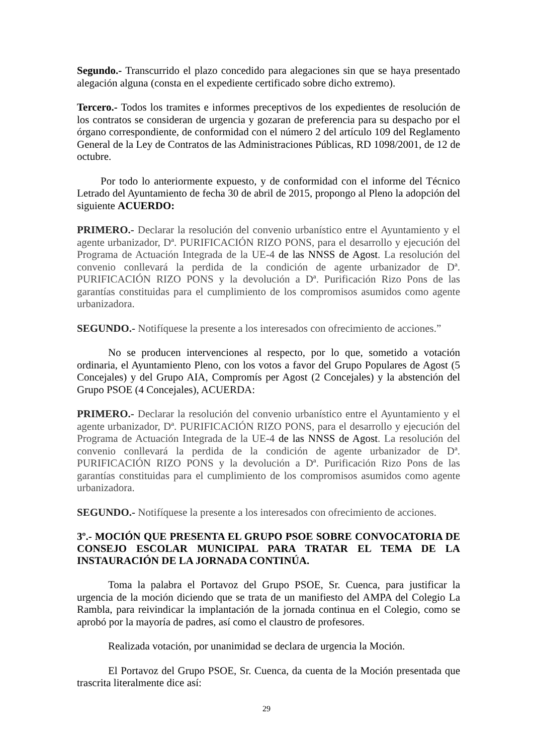Segundo.- Transcurrido el plazo concedido para alegaciones sin que se haya presentado alegación alguna (consta en el expediente certificado sobre dicho extremo).
Tercero.- Todos los tramites e informes preceptivos de los expedientes de resolución de los contratos se consideran de urgencia y gozaran de preferencia para su despacho por el órgano correspondiente, de conformidad con el número 2 del artículo 109 del Reglamento General de la Ley de Contratos de las Administraciones Públicas, RD 1098/2001, de 12 de octubre.
Por todo lo anteriormente expuesto, y de conformidad con el informe del Técnico Letrado del Ayuntamiento de fecha 30 de abril de 2015, propongo al Pleno la adopción del siguiente ACUERDO:
PRIMERO.- Declarar la resolución del convenio urbanístico entre el Ayuntamiento y el agente urbanizador, Dª. PURIFICACIÓN RIZO PONS, para el desarrollo y ejecución del Programa de Actuación Integrada de la UE-4 de las NNSS de Agost. La resolución del convenio conllevará la perdida de la condición de agente urbanizador de Dª. PURIFICACIÓN RIZO PONS y la devolución a Dª. Purificación Rizo Pons de las garantías constituidas para el cumplimiento de los compromisos asumidos como agente urbanizadora.
SEGUNDO.- Notifíquese la presente a los interesados con ofrecimiento de acciones.”
No se producen intervenciones al respecto, por lo que, sometido a votación ordinaria, el Ayuntamiento Pleno, con los votos a favor del Grupo Populares de Agost (5 Concejales) y del Grupo AIA, Compromís per Agost (2 Concejales) y la abstención del Grupo PSOE (4 Concejales), ACUERDA:
PRIMERO.- Declarar la resolución del convenio urbanístico entre el Ayuntamiento y el agente urbanizador, Dª. PURIFICACIÓN RIZO PONS, para el desarrollo y ejecución del Programa de Actuación Integrada de la UE-4 de las NNSS de Agost. La resolución del convenio conllevará la perdida de la condición de agente urbanizador de Dª. PURIFICACIÓN RIZO PONS y la devolución a Dª. Purificación Rizo Pons de las garantías constituidas para el cumplimiento de los compromisos asumidos como agente urbanizadora.
SEGUNDO.- Notifíquese la presente a los interesados con ofrecimiento de acciones.
3º.- MOCIÓN QUE PRESENTA EL GRUPO PSOE SOBRE CONVOCATORIA DE CONSEJO ESCOLAR MUNICIPAL PARA TRATAR EL TEMA DE LA INSTAURACIÓN DE LA JORNADA CONTINÚA.
Toma la palabra el Portavoz del Grupo PSOE, Sr. Cuenca, para justificar la urgencia de la moción diciendo que se trata de un manifiesto del AMPA del Colegio La Rambla, para reivindicar la implantación de la jornada continua en el Colegio, como se aprobó por la mayoría de padres, así como el claustro de profesores.
Realizada votación, por unanimidad se declara de urgencia la Moción.
El Portavoz del Grupo PSOE, Sr. Cuenca, da cuenta de la Moción presentada que trascrita literalmente dice así:
29